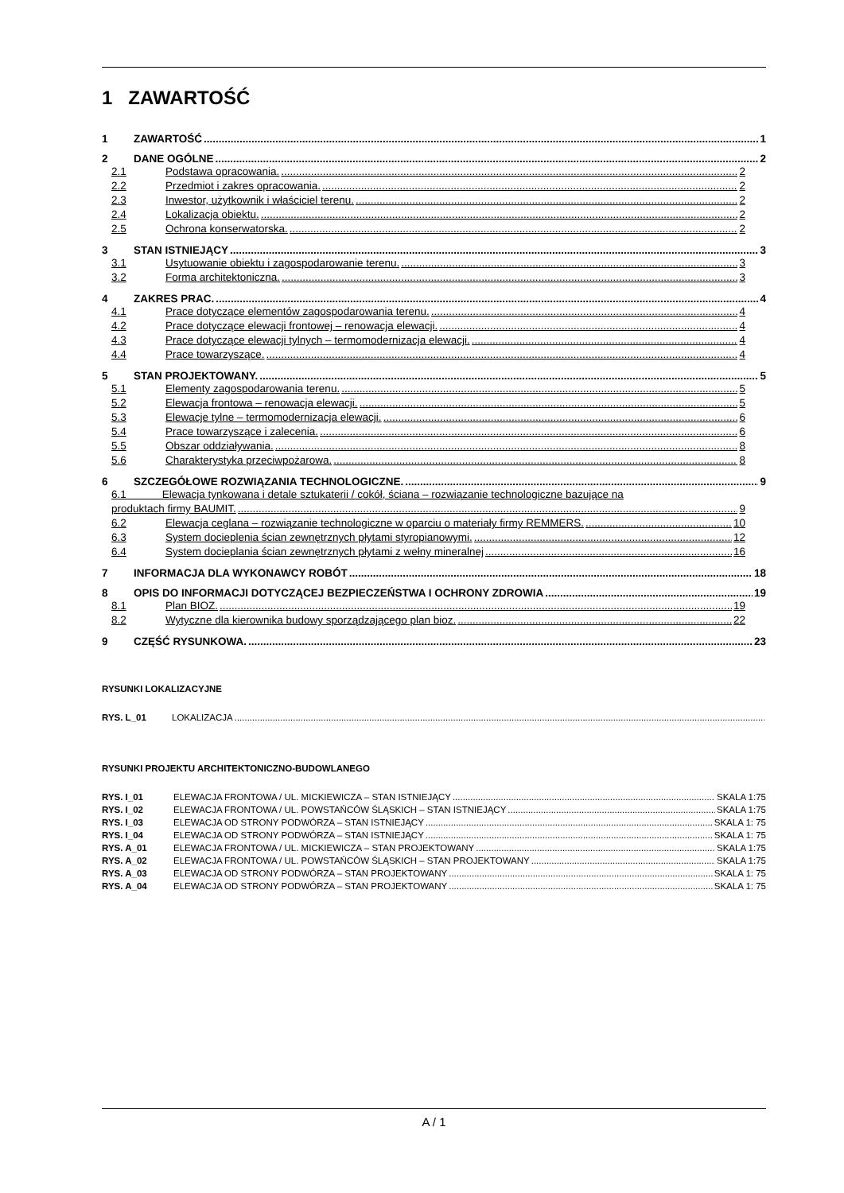1 ZAWARTOŚĆ
1 ZAWARTOŚĆ 1
2 DANE OGÓLNE 2
2.1 Podstawa opracowania. 2
2.2 Przedmiot i zakres opracowania. 2
2.3 Inwestor, użytkownik i właściciel terenu. 2
2.4 Lokalizacja obiektu. 2
2.5 Ochrona konserwatorska. 2
3 STAN ISTNIEJĄCY 3
3.1 Usytuowanie obiektu i zagospodarowanie terenu. 3
3.2 Forma architektoniczna. 3
4 ZAKRES PRAC. 4
4.1 Prace dotyczące elementów zagospodarowania terenu. 4
4.2 Prace dotyczące elewacji frontowej – renowacja elewacji. 4
4.3 Prace dotyczące elewacji tylnych – termomodernizacja elewacji. 4
4.4 Prace towarzyszące. 4
5 STAN PROJEKTOWANY. 5
5.1 Elementy zagospodarowania terenu. 5
5.2 Elewacja frontowa – renowacja elewacji. 5
5.3 Elewacje tylne – termomodernizacja elewacji. 6
5.4 Prace towarzyszące i zalecenia. 6
5.5 Obszar oddziaływania. 8
5.6 Charakterystyka przeciwpożarowa. 8
6 SZCZEGÓŁOWE ROZWIĄZANIA TECHNOLOGICZNE. 9
6.1 Elewacja tynkowana i detale sztukaterii / cokół, ściana – rozwiązanie technologiczne bazujące na
produktach firmy BAUMIT. 9
6.2 Elewacja ceglana – rozwiązanie technologiczne w oparciu o materiały firmy REMMERS. 10
6.3 System docieplenia ścian zewnętrznych płytami styropianowymi. 12
6.4 System docieplania ścian zewnętrznych płytami z wełny mineralnej 16
7 INFORMACJA DLA WYKONAWCY ROBÓT 18
8 OPIS DO INFORMACJI DOTYCZĄCEJ BEZPIECZEŃSTWA I OCHRONY ZDROWIA 19
8.1 Plan BIOZ. 19
8.2 Wytyczne dla kierownika budowy sporządzającego plan bioz. 22
9 CZĘŚĆ RYSUNKOWA. 23
RYSUNKI LOKALIZACYJNE
RYS. L_01 LOKALIZACJA
RYSUNKI PROJEKTU ARCHITEKTONICZNO-BUDOWLANEGO
RYS. I_01 ELEWACJA FRONTOWA / UL. MICKIEWICZA – STAN ISTNIEJĄCY SKALA 1:75
RYS. I_02 ELEWACJA FRONTOWA / UL. POWSTAŃCÓW ŚLĄSKICH – STAN ISTNIEJĄCY SKALA 1:75
RYS. I_03 ELEWACJA OD STRONY PODWÓRZA – STAN ISTNIEJĄCY SKALA 1: 75
RYS. I_04 ELEWACJA OD STRONY PODWÓRZA – STAN ISTNIEJĄCY SKALA 1: 75
RYS. A_01 ELEWACJA FRONTOWA / UL. MICKIEWICZA – STAN PROJEKTOWANY SKALA 1:75
RYS. A_02 ELEWACJA FRONTOWA / UL. POWSTAŃCÓW ŚLĄSKICH – STAN PROJEKTOWANY SKALA 1:75
RYS. A_03 ELEWACJA OD STRONY PODWÓRZA – STAN PROJEKTOWANY SKALA 1: 75
RYS. A_04 ELEWACJA OD STRONY PODWÓRZA – STAN PROJEKTOWANY SKALA 1: 75
A / 1